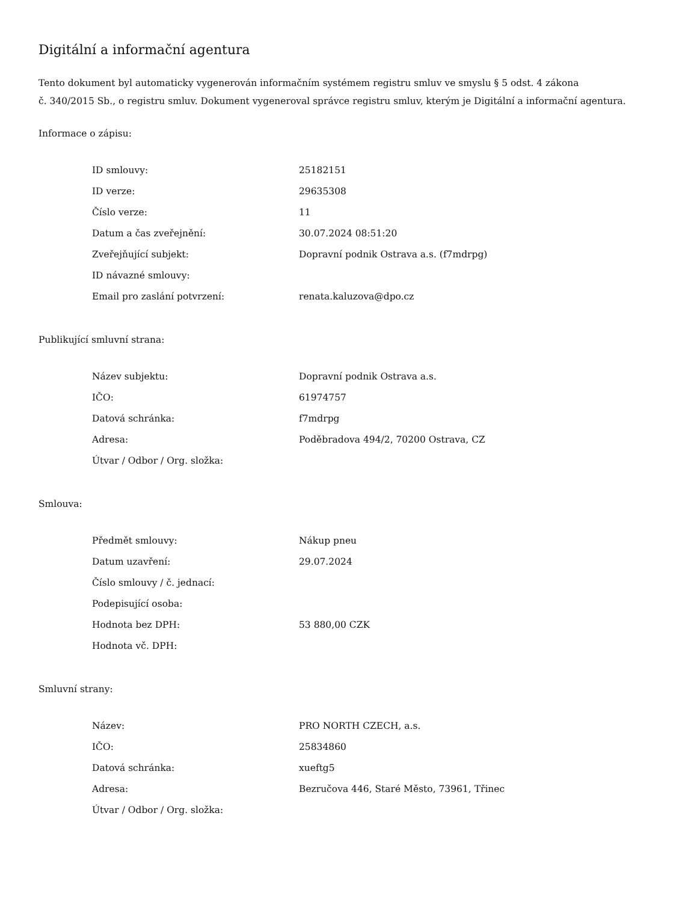Digitální a informační agentura
Tento dokument byl automaticky vygenerován informačním systémem registru smluv ve smyslu § 5 odst. 4 zákona
č. 340/2015 Sb., o registru smluv. Dokument vygeneroval správce registru smluv, kterým je Digitální a informační agentura.
Informace o zápisu:
| ID smlouvy: | 25182151 |
| ID verze: | 29635308 |
| Číslo verze: | 11 |
| Datum a čas zveřejnění: | 30.07.2024 08:51:20 |
| Zveřejňující subjekt: | Dopravní podnik Ostrava a.s. (f7mdrpg) |
| ID návazné smlouvy: | |
| Email pro zaslání potvrzení: | renata.kaluzova@dpo.cz |
Publikující smluvní strana:
| Název subjektu: | Dopravní podnik Ostrava a.s. |
| IČO: | 61974757 |
| Datová schránka: | f7mdrpg |
| Adresa: | Poděbradova 494/2, 70200 Ostrava, CZ |
| Útvar / Odbor / Org. složka: | |
Smlouva:
| Předmět smlouvy: | Nákup pneu |
| Datum uzavření: | 29.07.2024 |
| Číslo smlouvy / č. jednací: | |
| Podepisující osoba: | |
| Hodnota bez DPH: | 53 880,00 CZK |
| Hodnota vč. DPH: | |
Smluvní strany:
| Název: | PRO NORTH CZECH, a.s. |
| IČO: | 25834860 |
| Datová schránka: | xueftg5 |
| Adresa: | Bezručova 446, Staré Město, 73961, Třinec |
| Útvar / Odbor / Org. složka: | |